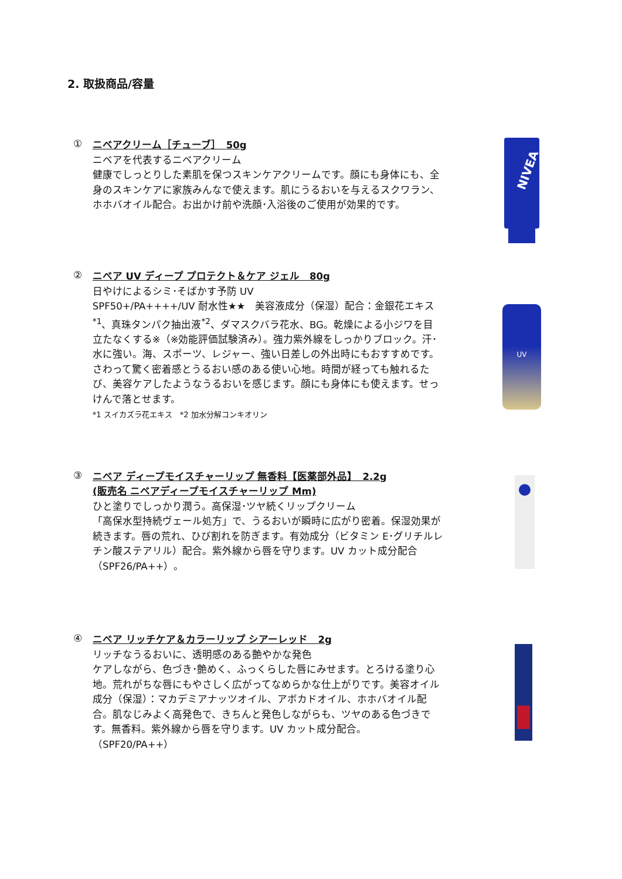2. 取扱商品/容量
①
ニベアクリーム［チューブ］　50g
ニベアを代表するニベアクリーム
健康でしっとりした素肌を保つスキンケアクリームです。顔にも身体にも、全身のスキンケアに家族みんなで使えます。肌にうるおいを与えるスクワラン、ホホバオイル配合。お出かけ前や洗顔･入浴後のご使用が効果的です。
NIVEA
②
ニベア UV ディープ プロテクト＆ケア ジェル　80g
日やけによるシミ･そばかす予防 UV
SPF50+/PA++++/UV 耐水性★★　美容液成分（保湿）配合：金銀花エキス<sup>*1</sup>、真珠タンパク抽出液<sup>*2</sup>、ダマスクバラ花水、BG。乾燥による小ジワを目立たなくする※（※効能評価試験済み）。強力紫外線をしっかりブロック。汗･水に強い。海、スポーツ、レジャー、強い日差しの外出時にもおすすめです。さわって驚く密着感とうるおい感のある使い心地。時間が経っても触れるたび、美容ケアしたようなうるおいを感じます。顔にも身体にも使えます。せっけんで落とせます。
*1 スイカズラ花エキス　*2 加水分解コンキオリン
UV
③
ニベア ディープモイスチャーリップ 無香料【医薬部外品】　2.2g
(販売名 ニベアディープモイスチャーリップ Mm)
ひと塗りでしっかり潤う。高保湿･ツヤ続くリップクリーム
「高保水型持続ヴェール処方」で、うるおいが瞬時に広がり密着。保湿効果が続きます。唇の荒れ、ひび割れを防ぎます。有効成分（ビタミン E･グリチルレチン酸ステアリル）配合。紫外線から唇を守ります。UV カット成分配合（SPF26/PA++）。
④
ニベア リッチケア＆カラーリップ シアーレッド　2g
リッチなうるおいに、透明感のある艶やかな発色
ケアしながら、色づき･艶めく、ふっくらした唇にみせます。とろける塗り心地。荒れがちな唇にもやさしく広がってなめらかな仕上がりです。美容オイル成分（保湿）：マカデミアナッツオイル、アボカドオイル、ホホバオイル配合。肌なじみよく高発色で、きちんと発色しながらも、ツヤのある色づきです。無香料。紫外線から唇を守ります。UV カット成分配合。
（SPF20/PA++）